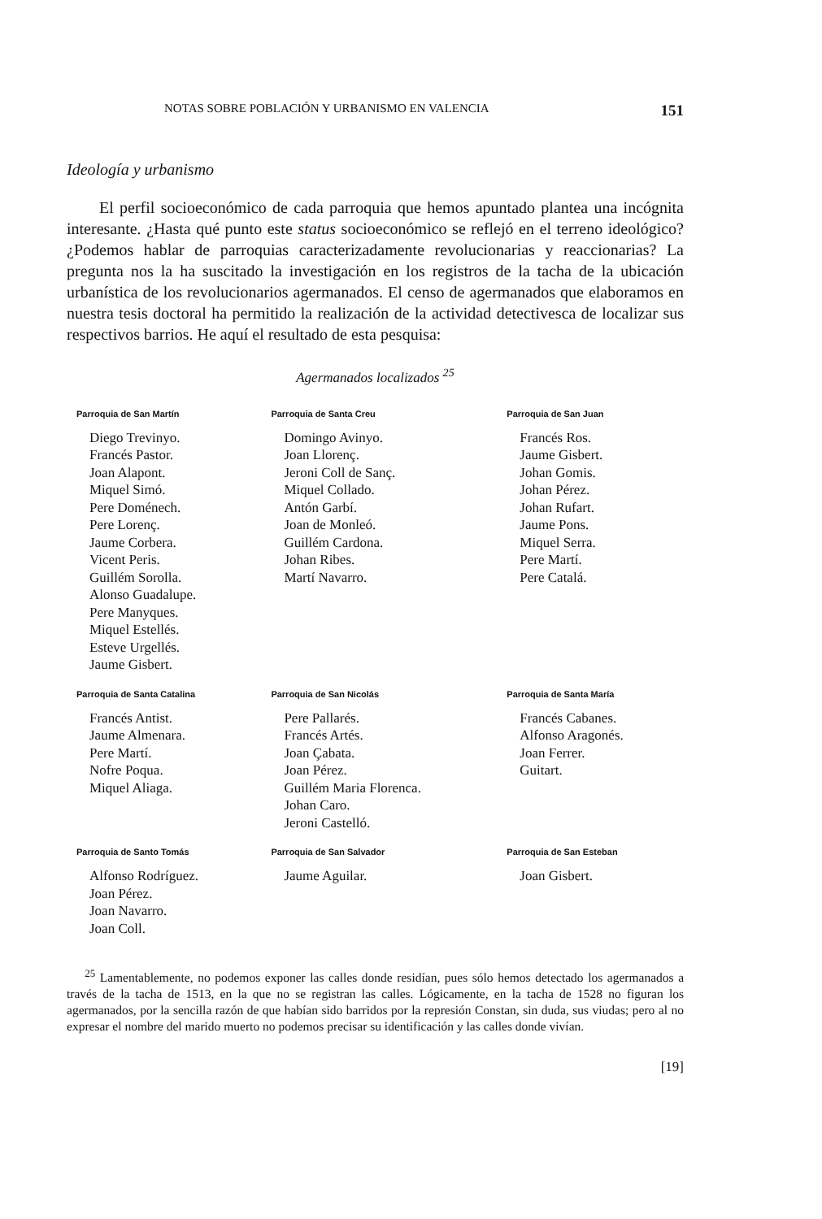NOTAS SOBRE POBLACIÓN Y URBANISMO EN VALENCIA 151
Ideología y urbanismo
El perfil socioeconómico de cada parroquia que hemos apuntado plantea una incógnita interesante. ¿Hasta qué punto este status socioeconómico se reflejó en el terreno ideológico? ¿Podemos hablar de parroquias caracterizadamente revolucionarias y reaccionarias? La pregunta nos la ha suscitado la investigación en los registros de la tacha de la ubicación urbanística de los revolucionarios agermanados. El censo de agermanados que elaboramos en nuestra tesis doctoral ha permitido la realización de la actividad detectivesca de localizar sus respectivos barrios. He aquí el resultado de esta pesquisa:
Agermanados localizados <sup>25</sup>
| Parroquia de San Martín | Parroquia de Santa Creu | Parroquia de San Juan |
| --- | --- | --- |
| Diego Trevinyo. Francés Pastor. Joan Alapont. Miquel Simó. Pere Doménech. Pere Lorenç. Jaume Corbera. Vicent Peris. Guillém Sorolla. Alonso Guadalupe. Pere Manyques. Miquel Estellés. Esteve Urgellés. Jaume Gisbert. | Domingo Avinyo. Joan Llorenç. Jeroni Coll de Sanç. Miquel Collado. Antón Garbí. Joan de Monleó. Guillém Cardona. Johan Ribes. Martí Navarro. | Francés Ros. Jaume Gisbert. Johan Gomis. Johan Pérez. Johan Rufart. Jaume Pons. Miquel Serra. Pere Martí. Pere Catalá. |
| Parroquia de Santa Catalina | Parroquia de San Nicolás | Parroquia de Santa María |
| Francés Antist. Jaume Almenara. Pere Martí. Nofre Poqua. Miquel Aliaga. | Pere Pallarés. Francés Artés. Joan Çabata. Joan Pérez. Guillém Maria Florenca. Johan Caro. Jeroni Castelló. | Francés Cabanes. Alfonso Aragonés. Joan Ferrer. Guitart. |
| Parroquia de Santo Tomás | Parroquia de San Salvador | Parroquia de San Esteban |
| Alfonso Rodríguez. Joan Pérez. Joan Navarro. Joan Coll. | Jaume Aguilar. | Joan Gisbert. |
<sup>25</sup> Lamentablemente, no podemos exponer las calles donde residían, pues sólo hemos detectado los agermanados a través de la tacha de 1513, en la que no se registran las calles. Lógicamente, en la tacha de 1528 no figuran los agermanados, por la sencilla razón de que habían sido barridos por la represión Constan, sin duda, sus viudas; pero al no expresar el nombre del marido muerto no podemos precisar su identificación y las calles donde vivían.
[19]